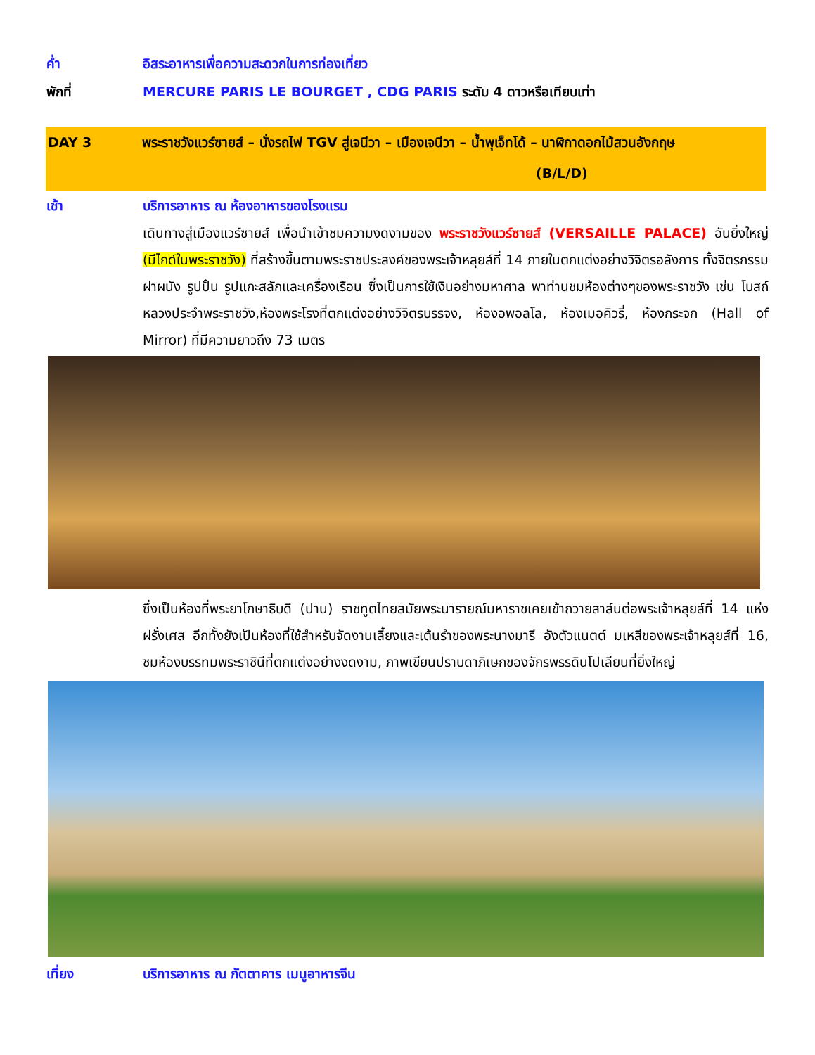ค่ำ อิสระอาหารเพื่อความสะดวกในการท่องเที่ยว
พักที่ MERCURE PARIS LE BOURGET , CDG PARIS ระดับ 4 ดาวหรือเทียบเท่า
DAY 3 พระราชวังแวร์ซายส์ – นั่งรถไฟ TGV สู่เจนีวา – เมืองเจนีวา – น้ำพุเจ็ทโด้ – นาฬิกาดอกไม้สวนอังกฤษ (B/L/D)
เช้า บริการอาหาร ณ ห้องอาหารของโรงแรม
เดินทางสู่เมืองแวร์ซายส์ เพื่อนำเข้าชมความงดงามของ พระราชวังแวร์ซายส์ (VERSAILLE PALACE) อันยิ่งใหญ่ (มีไกด์ในพระราชวัง) ที่สร้างขึ้นตามพระราชประสงค์ของพระเจ้าหลุยส์ที่ 14 ภายในตกแต่งอย่างวิจิตรอลังการ ทั้งจิตรกรรมฝาผนัง รูปปั้น รูปแกะสลักและเครื่องเรือน ซึ่งเป็นการใช้เงินอย่างมหาศาล พาท่านชมห้องต่างๆของพระราชวัง เช่น โบสถ์หลวงประจำพระราชวัง,ห้องพระโรงที่ตกแต่งอย่างวิจิตรบรรจง, ห้องอพอลโล, ห้องเมอคิวรี่, ห้องกระจก (Hall of Mirror) ที่มีความยาวถึง 73 เมตร
ซึ่งเป็นห้องที่พระยาโกษาธิบดี (ปาน) ราชทูตไทยสมัยพระนารายณ์มหาราชเคยเข้าถวายสาส์นต่อพระเจ้าหลุยส์ที่ 14 แห่งฝรั่งเศส อีกทั้งยังเป็นห้องที่ใช้สำหรับจัดงานเลี้ยงและเต้นรำของพระนางมารี อังตัวแนตต์ มเหสีของพระเจ้าหลุยส์ที่ 16, ชมห้องบรรทมพระราชินีที่ตกแต่งอย่างงดงาม, ภาพเขียนปราบดาภิเษกของจักรพรรดินโปเลียนที่ยิ่งใหญ่
เที่ยง บริการอาหาร ณ ภัตตาคาร เมนูอาหารจีน